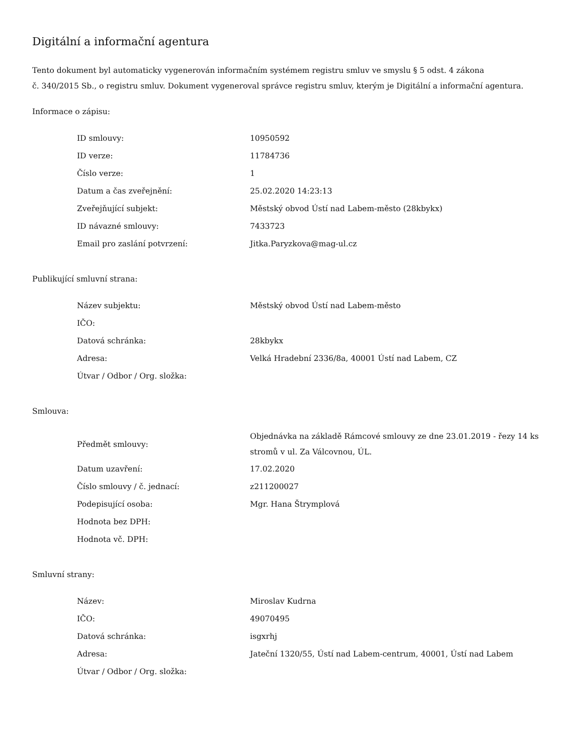Digitální a informační agentura
Tento dokument byl automaticky vygenerován informačním systémem registru smluv ve smyslu § 5 odst. 4 zákona
č. 340/2015 Sb., o registru smluv. Dokument vygeneroval správce registru smluv, kterým je Digitální a informační agentura.
Informace o zápisu:
| ID smlouvy: | 10950592 |
| ID verze: | 11784736 |
| Číslo verze: | 1 |
| Datum a čas zveřejnění: | 25.02.2020 14:23:13 |
| Zveřejňující subjekt: | Městský obvod Ústí nad Labem-město (28kbykx) |
| ID návazné smlouvy: | 7433723 |
| Email pro zaslání potvrzení: | Jitka.Paryzkova@mag-ul.cz |
Publikující smluvní strana:
| Název subjektu: | Městský obvod Ústí nad Labem-město |
| IČO: | |
| Datová schránka: | 28kbykx |
| Adresa: | Velká Hradební 2336/8a, 40001 Ústí nad Labem, CZ |
| Útvar / Odbor / Org. složka: | |
Smlouva:
| Předmět smlouvy: | Objednávka na základě Rámcové smlouvy ze dne 23.01.2019 - řezy 14 ks stromů v ul. Za Válcovnou, ÚL. |
| Datum uzavření: | 17.02.2020 |
| Číslo smlouvy / č. jednací: | z211200027 |
| Podepisující osoba: | Mgr. Hana Štrymplová |
| Hodnota bez DPH: | |
| Hodnota vč. DPH: | |
Smluvní strany:
| Název: | Miroslav Kudrna |
| IČO: | 49070495 |
| Datová schránka: | isgxrhj |
| Adresa: | Jateční 1320/55, Ústí nad Labem-centrum, 40001, Ústí nad Labem |
| Útvar / Odbor / Org. složka: | |